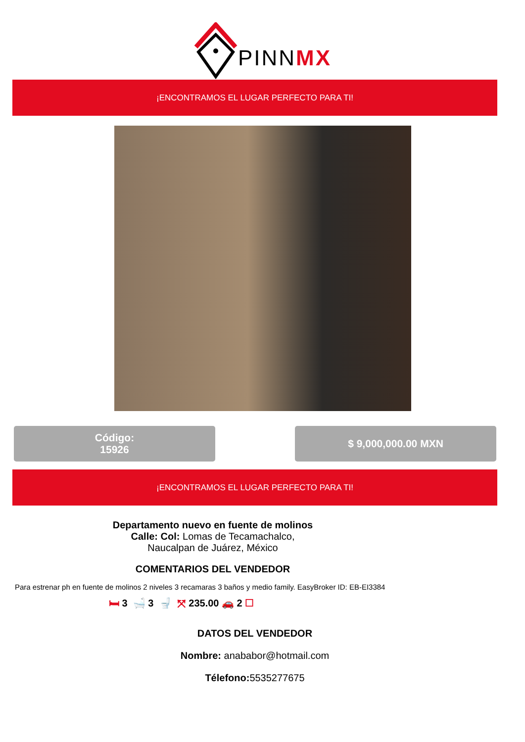PINNMX
¡ENCONTRAMOS EL LUGAR PERFECTO PARA TI!
Código:
15926
$ 9,000,000.00 MXN
¡ENCONTRAMOS EL LUGAR PERFECTO PARA TI!
Departamento nuevo en fuente de molinos
Calle: Col: Lomas de Tecamachalco,
Naucalpan de Juárez, México
COMENTARIOS DEL VENDEDOR
Para estrenar ph en fuente de molinos 2 niveles 3 recamaras 3 baños y medio family. EasyBroker ID: EB-EI3384
🛏 3 🛁 3 🚽 ⤧ 235.00 🚗 2 ☐
DATOS DEL VENDEDOR
Nombre: anababor@hotmail.com
Télefono: 5535277675